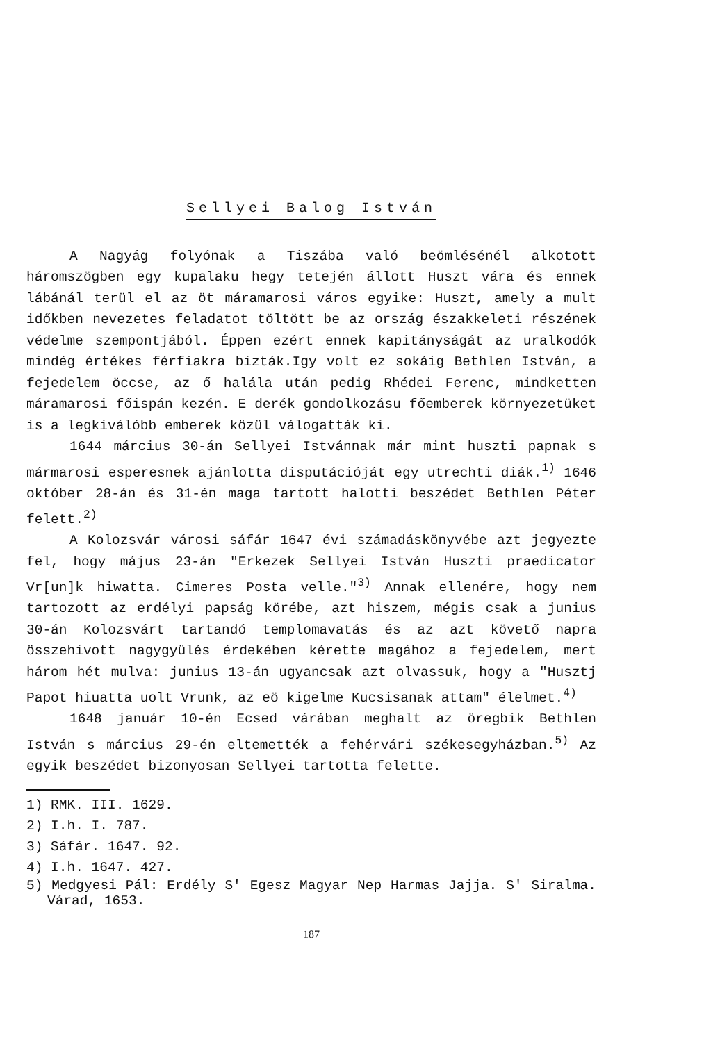Sellyei Balog István
A Nagyág folyónak a Tiszába való beömlésénél alkotott háromszögben egy kupalaku hegy tetején állott Huszt vára és ennek lábánál terül el az öt máramarosi város egyike: Huszt, amely a mult időkben nevezetes feladatot töltött be az ország északkeleti részének védelme szempontjából. Éppen ezért ennek kapitányságát az uralkodók mindég értékes férfiakra bizták.Igy volt ez sokáig Bethlen István, a fejedelem öccse, az ő halála után pedig Rhédei Ferenc, mindketten máramarosi főispán kezén. E derék gondolkozásu főemberek környezetüket is a legkiválóbb emberek közül válogatták ki.
1644 március 30-án Sellyei Istvánnak már mint huszti papnak s mármarosi esperesnek ajánlotta disputációját egy utrechti diák.<sup>1)</sup> 1646 október 28-án és 31-én maga tartott halotti beszédet Bethlen Péter felett.<sup>2)</sup>
A Kolozsvár városi sáfár 1647 évi számadáskönyvébe azt jegyezte fel, hogy május 23-án "Erkezek Sellyei István Huszti praedicator Vr[un]k hiwatta. Cimeres Posta velle."<sup>3)</sup> Annak ellenére, hogy nem tartozott az erdélyi papság körébe, azt hiszem, mégis csak a junius 30-án Kolozsvárt tartandó templomavatás és az azt követő napra összehivott nagygyülés érdekében kérette magához a fejedelem, mert három hét mulva: junius 13-án ugyancsak azt olvassuk, hogy a "Husztj Papot hiuatta uolt Vrunk, az eö kigelme Kucsisanak attam" élelmet.<sup>4)</sup>
1648 január 10-én Ecsed várában meghalt az öregbik Bethlen István s március 29-én eltemették a fehérvári székesegyházban.<sup>5)</sup> Az egyik beszédet bizonyosan Sellyei tartotta felette.
1) RMK. III. 1629.
2) I.h. I. 787.
3) Sáfár. 1647. 92.
4) I.h. 1647. 427.
5) Medgyesi Pál: Erdély S' Egesz Magyar Nep Harmas Jajja. S' Siralma. Várad, 1653.
187